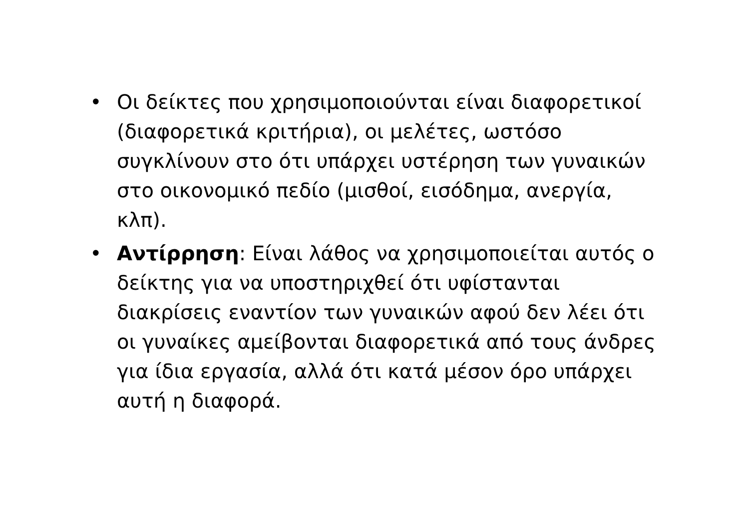• Οι δείκτες που χρησιμοποιούνται είναι διαφορετικοί (διαφορετικά κριτήρια), οι μελέτες, ωστόσο συγκλίνουν στο ότι υπάρχει υστέρηση των γυναικών στο οικονομικό πεδίο (μισθοί, εισόδημα, ανεργία, κλπ).
• Αντίρρηση: Είναι λάθος να χρησιμοποιείται αυτός ο δείκτης για να υποστηριχθεί ότι υφίστανται διακρίσεις εναντίον των γυναικών αφού δεν λέει ότι οι γυναίκες αμείβονται διαφορετικά από τους άνδρες για ίδια εργασία, αλλά ότι κατά μέσον όρο υπάρχει αυτή η διαφορά.